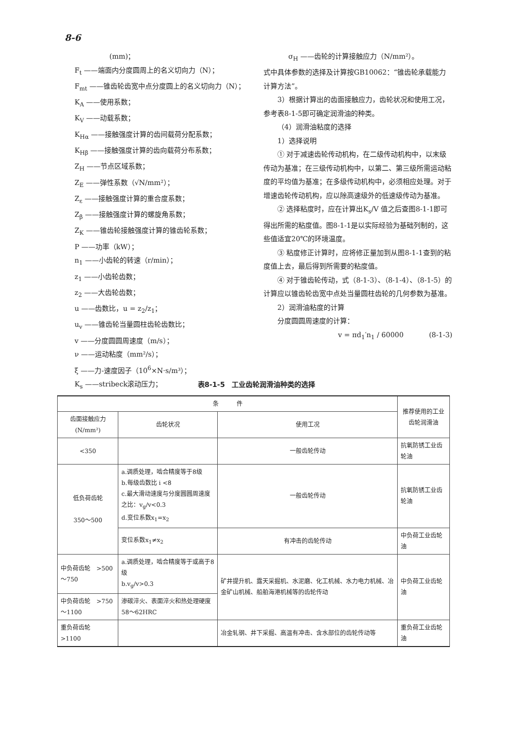8-6
(mm)；
F<sub>t</sub> ——端面内分度圆周上的名义切向力（N）；
F<sub>mt</sub> ——锥齿轮齿宽中点分度圆上的名义切向力（N）；
K<sub>A</sub> ——使用系数；
K<sub>V</sub> ——动载系数；
K<sub>Hα</sub> ——接触强度计算的齿间载荷分配系数；
K<sub>Hβ</sub> ——接触强度计算的齿向载荷分布系数；
Z<sub>H</sub> ——节点区域系数；
Z<sub>E</sub> ——弹性系数（√N/mm²）；
Z<sub>ε</sub> ——接触强度计算的重合度系数；
Z<sub>β</sub> ——接触强度计算的螺旋角系数；
Z<sub>K</sub> ——锥齿轮接触强度计算的锥齿轮系数；
P ——功率（kW）；
n<sub>1</sub> ——小齿轮的转速（r/min）；
z<sub>1</sub> ——小齿轮齿数；
z<sub>2</sub> ——大齿轮齿数；
u ——齿数比，u = z<sub>2</sub>/z<sub>1</sub>；
u<sub>v</sub> ——锥齿轮当量圆柱齿轮齿数比；
v ——分度圆圆周速度（m/s）；
ν ——运动粘度（mm²/s）；
ξ ——力-速度因子（10<sup>6</sup>×N·s/m³）；
K<sub>s</sub> ——stribeck滚动压力；
σ<sub>H</sub> ——齿轮的计算接触应力（N/mm²）。
式中具体参数的选择及计算按GB10062：“锥齿轮承载能力计算方法”。
3）根据计算出的齿面接触应力，齿轮状况和使用工况，参考表8-1-5即可确定润滑油的种类。
（4）润滑油粘度的选择
1）选择说明
① 对于减速齿轮传动机构，在二级传动机构中，以末级传动为基准；在三级传动机构中，以第二、第三级所需运动粘度的平均值为基准；在多级传动机构中，必须相应处理。对于增速齿轮传动机构，应以除高速级外的低速级传动为基准。
② 选择粘度时，应在计算出K<sub>s</sub>/V 值之后查图8-1-1即可得出所需的粘度值。图8-1-1是以实际经验为基础列制的，这些值适宜20℃的环境温度。
③ 粘度修正计算时，应将修正量加到从图8-1-1查到的粘度值上去，最后得到所需要的粘度值。
④ 对于锥齿轮传动，式（8-1-3）、（8-1-4）、（8-1-5）的计算应以锥齿轮齿宽中点处当量圆柱齿轮的几何参数为基准。
2）润滑油粘度的计算
分度圆圆周速度的计算：
v = πd<sub>1</sub>′n<sub>1</sub> / 60000 (8-1-3)
表8-1-5　工业齿轮润滑油种类的选择
| 条 件 | | | 推荐使用的工业齿轮润滑油 |
| --- | --- | --- | --- |
| 齿面接触应力 (N/mm²) | 齿轮状况 | 使用工况 | |
| <350 | | 一般齿轮传动 | 抗氧防锈工业齿轮油 |
| 低负荷齿轮 350～500 | a.调质处理，啮合精度等于8级 b.每级齿数比 i <8 c.最大滑动速度与分度圆圆周速度之比：v<sub>g</sub>/v<0.3 d.变位系数x<sub>1</sub>=x<sub>2</sub> | 一般齿轮传动 | 抗氧防锈工业齿轮油 |
| | 变位系数x<sub>1</sub>≠x<sub>2</sub> | 有冲击的齿轮传动 | 中负荷工业齿轮油 |
| 中负荷齿轮 >500～750 | a.调质处理，啮合精度等于或高于8级 b.v<sub>g</sub>/v>0.3 | 矿井提升机、露天采掘机、水泥磨、化工机械、水力电力机械、冶金矿山机械、船舶海港机械等的齿轮传动 | 中负荷工业齿轮油 |
| 中负荷齿轮 >750～1100 | 渗碳淬火、表面淬火和热处理硬度58～62HRC | | |
| 重负荷齿轮 >1100 | | 冶金轧钢、井下采掘、高温有冲击、含水部位的齿轮传动等 | 重负荷工业齿轮油 |